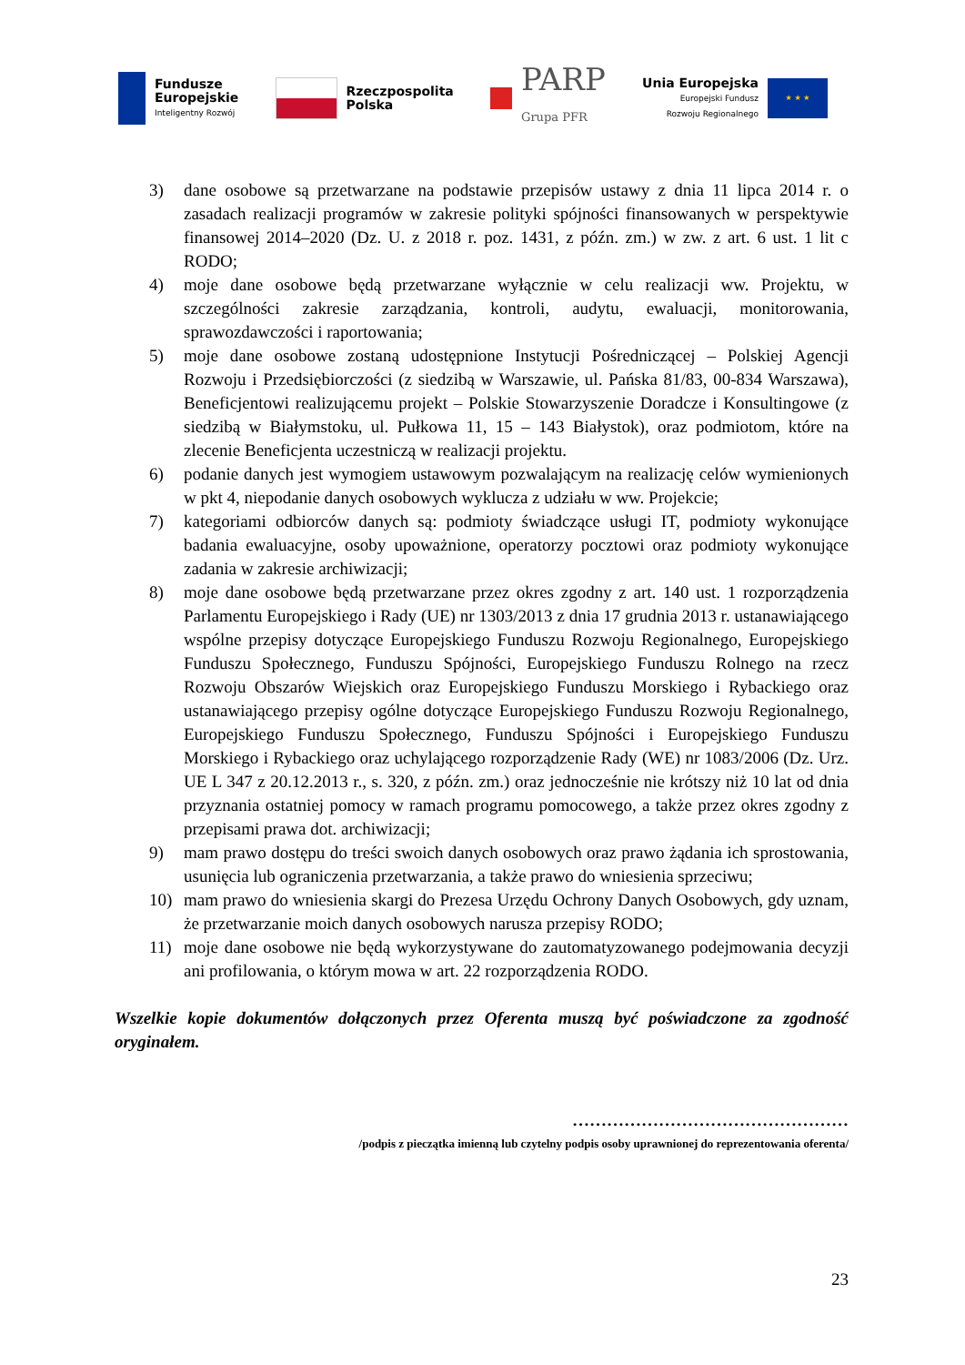Fundusze
Europejskie
Inteligentny Rozwój
Rzeczpospolita
Polska
PARP
Grupa PFR
Unia Europejska
Europejski Fundusz
Rozwoju Regionalnego
★ ★ ★
3) dane osobowe są przetwarzane na podstawie przepisów ustawy z dnia 11 lipca 2014 r. o zasadach realizacji programów w zakresie polityki spójności finansowanych w perspektywie finansowej 2014–2020 (Dz. U. z 2018 r. poz. 1431, z późn. zm.) w zw. z art. 6 ust. 1 lit c RODO;
4) moje dane osobowe będą przetwarzane wyłącznie w celu realizacji ww. Projektu, w szczególności zakresie zarządzania, kontroli, audytu, ewaluacji, monitorowania, sprawozdawczości i raportowania;
5) moje dane osobowe zostaną udostępnione Instytucji Pośredniczącej – Polskiej Agencji Rozwoju i Przedsiębiorczości (z siedzibą w Warszawie, ul. Pańska 81/83, 00-834 Warszawa), Beneficjentowi realizującemu projekt – Polskie Stowarzyszenie Doradcze i Konsultingowe (z siedzibą w Białymstoku, ul. Pułkowa 11, 15 – 143 Białystok), oraz podmiotom, które na zlecenie Beneficjenta uczestniczą w realizacji projektu.
6) podanie danych jest wymogiem ustawowym pozwalającym na realizację celów wymienionych w pkt 4, niepodanie danych osobowych wyklucza z udziału w ww. Projekcie;
7) kategoriami odbiorców danych są: podmioty świadczące usługi IT, podmioty wykonujące badania ewaluacyjne, osoby upoważnione, operatorzy pocztowi oraz podmioty wykonujące zadania w zakresie archiwizacji;
8) moje dane osobowe będą przetwarzane przez okres zgodny z art. 140 ust. 1 rozporządzenia Parlamentu Europejskiego i Rady (UE) nr 1303/2013 z dnia 17 grudnia 2013 r. ustanawiającego wspólne przepisy dotyczące Europejskiego Funduszu Rozwoju Regionalnego, Europejskiego Funduszu Społecznego, Funduszu Spójności, Europejskiego Funduszu Rolnego na rzecz Rozwoju Obszarów Wiejskich oraz Europejskiego Funduszu Morskiego i Rybackiego oraz ustanawiającego przepisy ogólne dotyczące Europejskiego Funduszu Rozwoju Regionalnego, Europejskiego Funduszu Społecznego, Funduszu Spójności i Europejskiego Funduszu Morskiego i Rybackiego oraz uchylającego rozporządzenie Rady (WE) nr 1083/2006 (Dz. Urz. UE L 347 z 20.12.2013 r., s. 320, z późn. zm.) oraz jednocześnie nie krótszy niż 10 lat od dnia przyznania ostatniej pomocy w ramach programu pomocowego, a także przez okres zgodny z przepisami prawa dot. archiwizacji;
9) mam prawo dostępu do treści swoich danych osobowych oraz prawo żądania ich sprostowania, usunięcia lub ograniczenia przetwarzania, a także prawo do wniesienia sprzeciwu;
10) mam prawo do wniesienia skargi do Prezesa Urzędu Ochrony Danych Osobowych, gdy uznam, że przetwarzanie moich danych osobowych narusza przepisy RODO;
11) moje dane osobowe nie będą wykorzystywane do zautomatyzowanego podejmowania decyzji ani profilowania, o którym mowa w art. 22 rozporządzenia RODO.
Wszelkie kopie dokumentów dołączonych przez Oferenta muszą być poświadczone za zgodność oryginałem.
…………………………………………
/podpis z pieczątka imienną lub czytelny podpis osoby uprawnionej do reprezentowania oferenta/
23